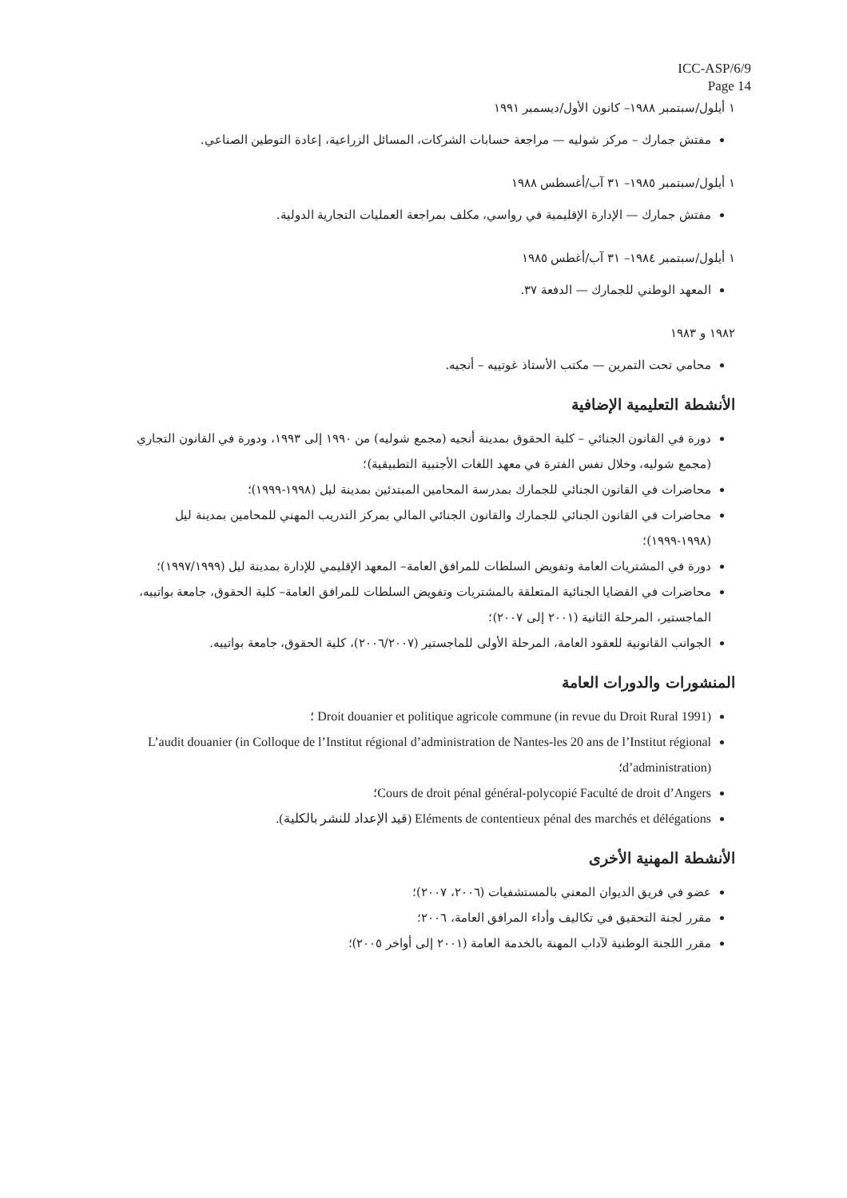ICC-ASP/6/9
Page 14
١ أيلول/سبتمبر ١٩٨٨– كانون الأول/ديسمبر ١٩٩١
مفتش جمارك – مركز شوليه — مراجعة حسابات الشركات، المسائل الزراعية، إعادة التوطين الصناعي.
١ أيلول/سبتمبر ١٩٨٥– ٣١ آب/أغسطس ١٩٨٨
مفتش جمارك — الإدارة الإقليمية في رواسي، مكلف بمراجعة العمليات التجارية الدولية.
١ أيلول/سبتمبر ١٩٨٤– ٣١ آب/أغطس ١٩٨٥
المعهد الوطني للجمارك — الدفعة ٣٧.
١٩٨٢ و ١٩٨٣
محامي تحت التمرين — مكتب الأستاذ غوتييه – أنجيه.
الأنشطة التعليمية الإضافية
دورة في القانون الجنائي – كلية الحقوق بمدينة أنجيه (مجمع شوليه) من ١٩٩٠ إلى ١٩٩٣، ودورة في القانون التجاري (مجمع شوليه، وخلال نفس الفترة في معهد اللغات الأجنبية التطبيقية)؛
محاضرات في القانون الجنائي للجمارك بمدرسة المحامين المبتدئين بمدينة ليل (١٩٩٨-١٩٩٩)؛
محاضرات في القانون الجنائي للجمارك والقانون الجنائي المالي بمركز التدريب المهني للمحامين بمدينة ليل (١٩٩٨-١٩٩٩)؛
دورة في المشتريات العامة وتفويض السلطات للمرافق العامة– المعهد الإقليمي للإدارة بمدينة ليل (١٩٩٧/١٩٩٩)؛
محاضرات في القضايا الجنائية المتعلقة بالمشتريات وتفويض السلطات للمرافق العامة– كلية الحقوق، جامعة بواتييه، الماجستير، المرحلة الثانية (٢٠٠١ إلى ٢٠٠٧)؛
الجوانب القانونية للعقود العامة، المرحلة الأولى للماجستير (٢٠٠٦/٢٠٠٧)، كلية الحقوق، جامعة بواتييه.
المنشورات والدورات العامة
Droit douanier et politique agricole commune (in revue du Droit Rural 1991) ؛
L’audit douanier (in Colloque de l’Institut régional d’administration de Nantes-les 20 ans de l’Institut régional d’administration)؛
Cours de droit pénal général-polycopié Faculté de droit d’Angers؛
Eléments de contentieux pénal des marchés et délégations (قيد الإعداد للنشر بالكلية).
الأنشطة المهنية الأخرى
عضو في فريق الديوان المعني بالمستشفيات (٢٠٠٦، ٢٠٠٧)؛
مقرر لجنة التحقيق في تكاليف وأداء المرافق العامة، ٢٠٠٦؛
مقرر اللجنة الوطنية لآداب المهنة بالخدمة العامة (٢٠٠١ إلى أواخر ٢٠٠٥)؛